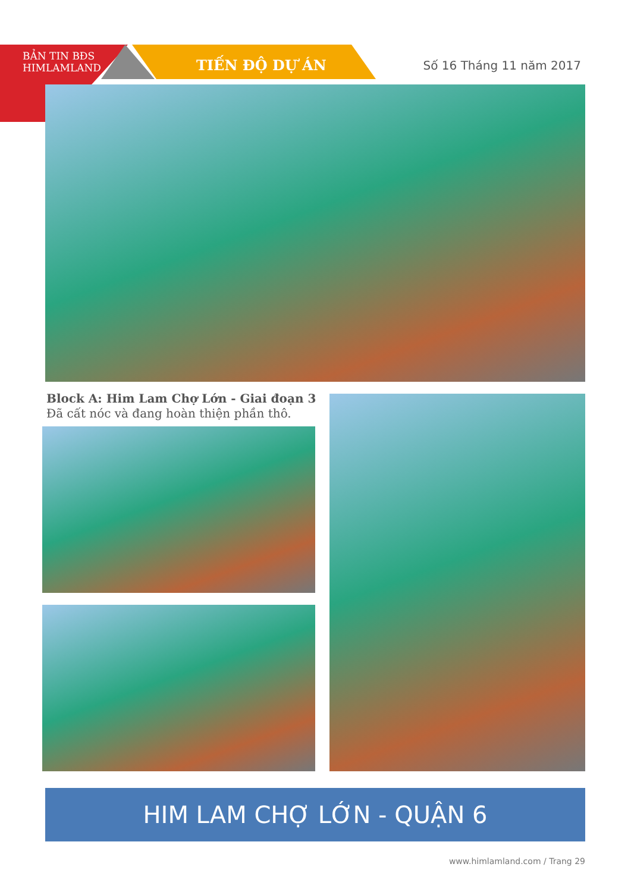BẢN TIN BĐS
HIMLAMLAND
TIẾN ĐỘ DỰ ÁN Số 16 Tháng 11 năm 2017
Block A: Him Lam Chợ Lớn - Giai đoạn 3
Đã cất nóc và đang hoàn thiện phần thô.
HIM LAM CHỢ LỚN - QUẬN 6
www.himlamland.com / Trang 29